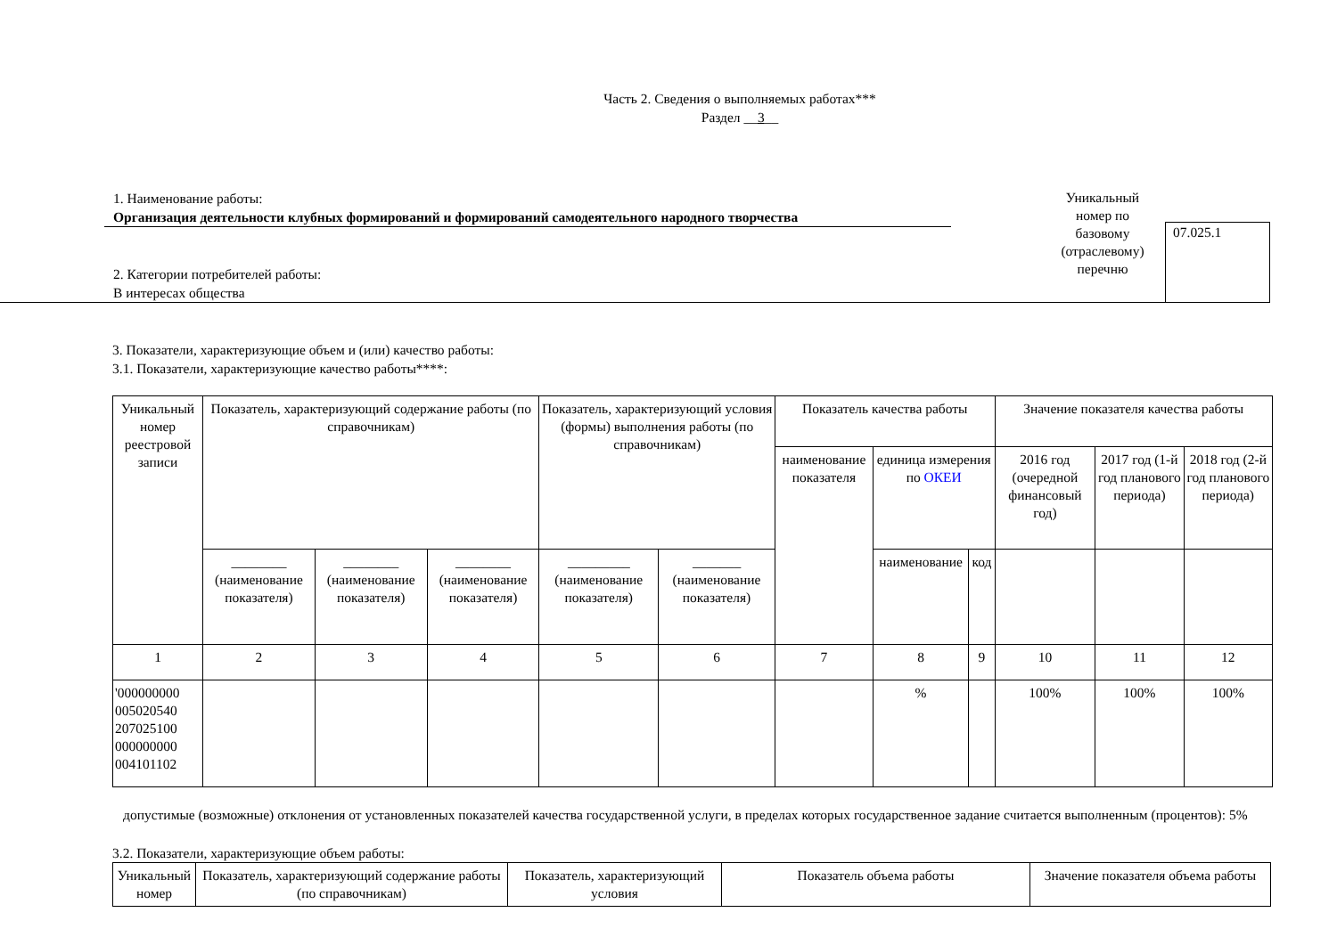Часть 2. Сведения о выполняемых работах***
Раздел __3__
1. Наименование работы:
Организация деятельности клубных формирований и формирований самодеятельного народного творчества
2. Категории потребителей работы:
В интересах общества
Уникальный номер по базовому (отраслевому) перечню
07.025.1
3. Показатели, характеризующие объем и (или) качество работы:
3.1. Показатели, характеризующие качество работы****:
| Уникальный номер реестровой записи | Показатель, характеризующий содержание работы (по справочникам) | | | Показатель, характеризующий условия (формы) выполнения работы (по справочникам) | | Показатель качества работы | | | Значение показателя качества работы | | |
| --- | --- | --- | --- | --- | --- | --- | --- | --- | --- | --- | --- |
| | | | | | | наименование показателя | единица измерения по ОКЕИ | | 2016 год (очередной финансовый год) | 2017 год (1-й год планового периода) | 2018 год (2-й год планового периода) |
| | ________ (наименование показателя) | ________ (наименование показателя) | ________ (наименование показателя) | _________ (наименование показателя) | _______ (наименование показателя) | | наименование | код | | | |
| 1 | 2 | 3 | 4 | 5 | 6 | 7 | 8 | 9 | 10 | 11 | 12 |
| '000000000 005020540 207025100 000000000 004101102 | | | | | | | % | | 100% | 100% | 100% |
допустимые (возможные) отклонения от установленных показателей качества государственной услуги, в пределах которых государственное задание считается выполненным (процентов): 5%
3.2. Показатели, характеризующие объем работы:
| Уникальный номер | Показатель, характеризующий содержание работы (по справочникам) | Показатель, характеризующий условия | Показатель объема работы | Значение показателя объема работы |
| --- | --- | --- | --- | --- |